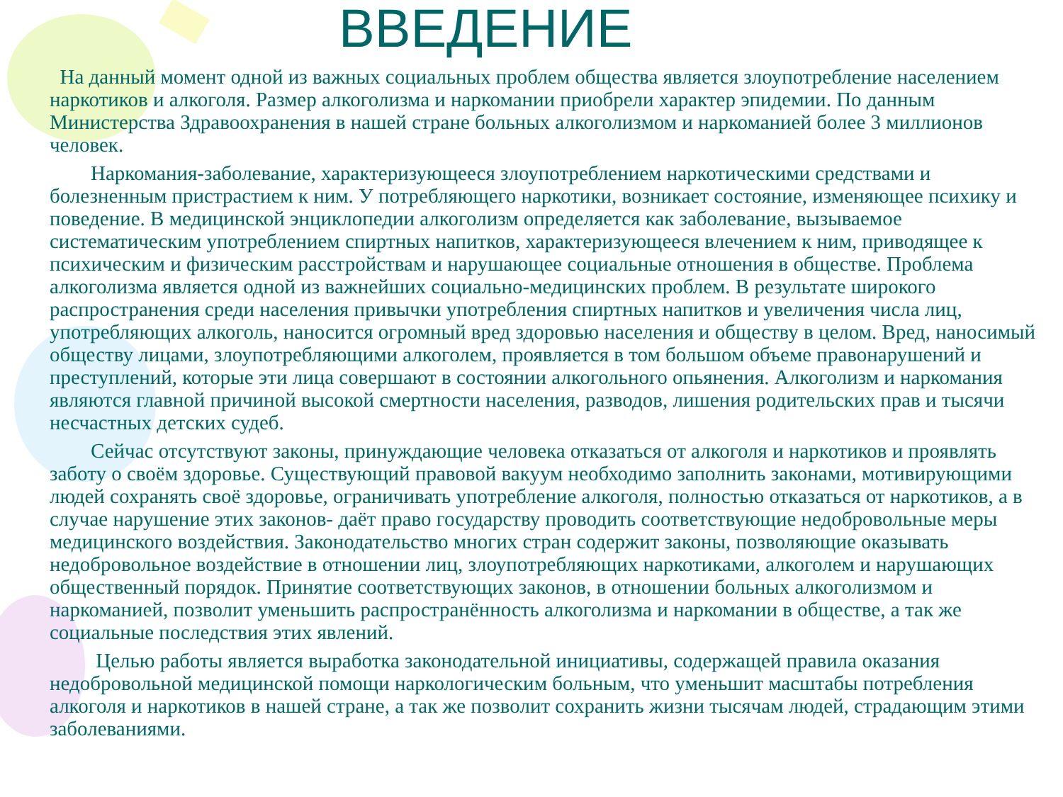ВВЕДЕНИЕ
На данный момент одной из важных социальных проблем общества является злоупотребление населением наркотиков и алкоголя. Размер алкоголизма и наркомании приобрели характер эпидемии. По данным Министерства Здравоохранения в нашей стране больных алкоголизмом и наркоманией более 3 миллионов человек.
Наркомания-заболевание, характеризующееся злоупотреблением наркотическими средствами и болезненным пристрастием к ним. У потребляющего наркотики, возникает состояние, изменяющее психику и поведение. В медицинской энциклопедии алкоголизм определяется как заболевание, вызываемое систематическим употреблением спиртных напитков, характеризующееся влечением к ним, приводящее к психическим и физическим расстройствам и нарушающее социальные отношения в обществе. Проблема алкоголизма является одной из важнейших социально-медицинских проблем. В результате широкого распространения среди населения привычки употребления спиртных напитков и увеличения числа лиц, употребляющих алкоголь, наносится огромный вред здоровью населения и обществу в целом. Вред, наносимый обществу лицами, злоупотребляющими алкоголем, проявляется в том большом объеме правонарушений и преступлений, которые эти лица совершают в состоянии алкогольного опьянения. Алкоголизм и наркомания являются главной причиной высокой смертности населения, разводов, лишения родительских прав и тысячи несчастных детских судеб.
Сейчас отсутствуют законы, принуждающие человека отказаться от алкоголя и наркотиков и проявлять заботу о своём здоровье. Существующий правовой вакуум необходимо заполнить законами, мотивирующими людей сохранять своё здоровье, ограничивать употребление алкоголя, полностью отказаться от наркотиков, а в случае нарушение этих законов- даёт право государству проводить соответствующие недобровольные меры медицинского воздействия. Законодательство многих стран содержит законы, позволяющие оказывать недобровольное воздействие в отношении лиц, злоупотребляющих наркотиками, алкоголем и нарушающих общественный порядок. Принятие соответствующих законов, в отношении больных алкоголизмом и наркоманией, позволит уменьшить распространённость алкоголизма и наркомании в обществе, а так же социальные последствия этих явлений.
Целью работы является выработка законодательной инициативы, содержащей правила оказания недобровольной медицинской помощи наркологическим больным, что уменьшит масштабы потребления алкоголя и наркотиков в нашей стране, а так же позволит сохранить жизни тысячам людей, страдающим этими заболеваниями.